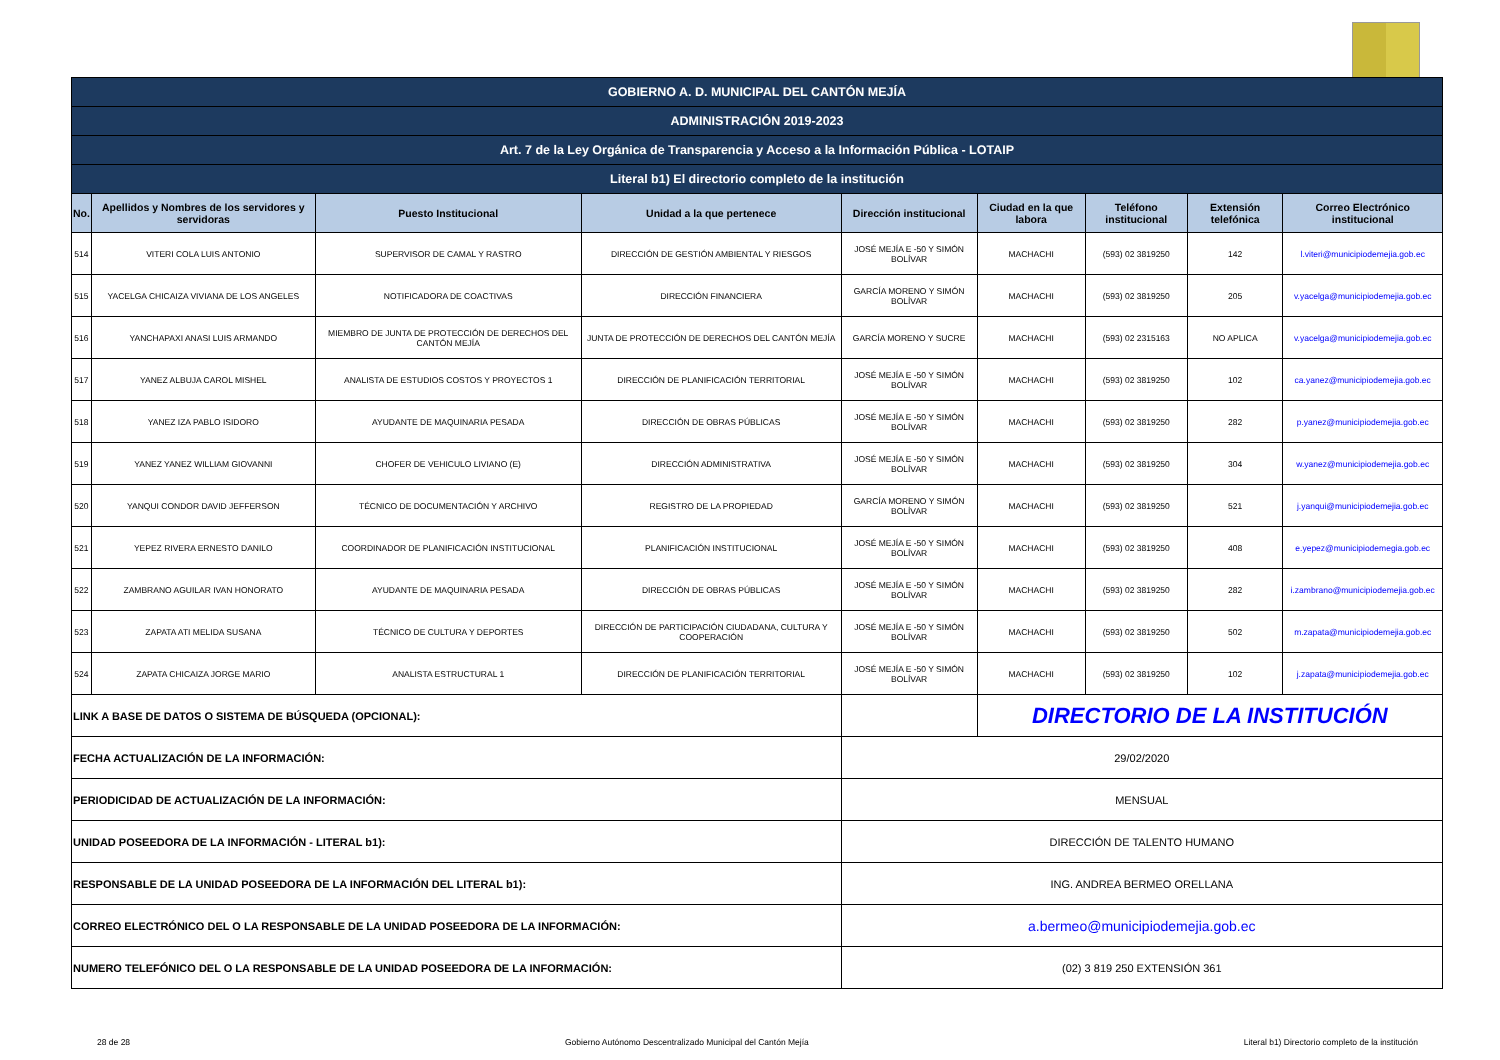| GOBIERNO A. D. MUNICIPAL DEL CANTÓN MEJÍA | | | | | | | | |
| --- | --- | --- | --- | --- | --- | --- | --- | --- |
| ADMINISTRACIÓN 2019-2023 | | | | | | | | |
| Art. 7 de la Ley Orgánica de Transparencia y Acceso a la Información Pública - LOTAIP | | | | | | | | |
| Literal b1) El directorio completo de la institución | | | | | | | | |
| No. | Apellidos y Nombres de los servidores y servidoras | Puesto Institucional | Unidad a la que pertenece | Dirección institucional | Ciudad en la que labora | Teléfono institucional | Extensión telefónica | Correo Electrónico institucional |
| 514 | VITERI COLA LUIS ANTONIO | SUPERVISOR DE CAMAL Y RASTRO | DIRECCIÓN DE GESTIÓN AMBIENTAL Y RIESGOS | JOSÉ MEJÍA E -50 Y SIMÓN BOLÍVAR | MACHACHI | (593) 02 3819250 | 142 | l.viteri@municipiodemejia.gob.ec |
| 515 | YACELGA CHICAIZA VIVIANA DE LOS ANGELES | NOTIFICADORA DE COACTIVAS | DIRECCIÓN FINANCIERA | GARCÍA MORENO Y SIMÓN BOLÍVAR | MACHACHI | (593) 02 3819250 | 205 | v.yacelga@municipiodemejia.gob.ec |
| 516 | YANCHAPAXI ANASI LUIS ARMANDO | MIEMBRO DE JUNTA DE PROTECCIÓN DE DERECHOS DEL CANTÓN MEJÍA | JUNTA DE PROTECCIÓN DE DERECHOS DEL CANTÓN MEJÍA | GARCÍA MORENO Y SUCRE | MACHACHI | (593) 02 2315163 | NO APLICA | v.yacelga@municipiodemejia.gob.ec |
| 517 | YANEZ ALBUJA CAROL MISHEL | ANALISTA DE ESTUDIOS COSTOS Y PROYECTOS 1 | DIRECCIÓN DE PLANIFICACIÓN TERRITORIAL | JOSÉ MEJÍA E -50 Y SIMÓN BOLÍVAR | MACHACHI | (593) 02 3819250 | 102 | ca.yanez@municipiodemejia.gob.ec |
| 518 | YANEZ IZA PABLO ISIDORO | AYUDANTE DE MAQUINARIA PESADA | DIRECCIÓN DE OBRAS PÚBLICAS | JOSÉ MEJÍA E -50 Y SIMÓN BOLÍVAR | MACHACHI | (593) 02 3819250 | 282 | p.yanez@municipiodemejia.gob.ec |
| 519 | YANEZ YANEZ WILLIAM GIOVANNI | CHOFER DE VEHICULO LIVIANO (E) | DIRECCIÓN ADMINISTRATIVA | JOSÉ MEJÍA E -50 Y SIMÓN BOLÍVAR | MACHACHI | (593) 02 3819250 | 304 | w.yanez@municipiodemejia.gob.ec |
| 520 | YANQUI CONDOR DAVID JEFFERSON | TÉCNICO DE DOCUMENTACIÓN Y ARCHIVO | REGISTRO DE LA PROPIEDAD | GARCÍA MORENO Y SIMÓN BOLÍVAR | MACHACHI | (593) 02 3819250 | 521 | j.yanqui@municipiodemejia.gob.ec |
| 521 | YEPEZ RIVERA ERNESTO DANILO | COORDINADOR DE PLANIFICACIÓN INSTITUCIONAL | PLANIFICACIÓN INSTITUCIONAL | JOSÉ MEJÍA E -50 Y SIMÓN BOLÍVAR | MACHACHI | (593) 02 3819250 | 408 | e.yepez@municipiodemegia.gob.ec |
| 522 | ZAMBRANO AGUILAR IVAN HONORATO | AYUDANTE DE MAQUINARIA PESADA | DIRECCIÓN DE OBRAS PÚBLICAS | JOSÉ MEJÍA E -50 Y SIMÓN BOLÍVAR | MACHACHI | (593) 02 3819250 | 282 | i.zambrano@municipiodemejia.gob.ec |
| 523 | ZAPATA ATI MELIDA SUSANA | TÉCNICO DE CULTURA Y DEPORTES | DIRECCIÓN DE PARTICIPACIÓN CIUDADANA, CULTURA Y COOPERACIÓN | JOSÉ MEJÍA E -50 Y SIMÓN BOLÍVAR | MACHACHI | (593) 02 3819250 | 502 | m.zapata@municipiodemejia.gob.ec |
| 524 | ZAPATA CHICAIZA JORGE MARIO | ANALISTA ESTRUCTURAL 1 | DIRECCIÓN DE PLANIFICACIÓN TERRITORIAL | JOSÉ MEJÍA E -50 Y SIMÓN BOLÍVAR | MACHACHI | (593) 02 3819250 | 102 | j.zapata@municipiodemejia.gob.ec |
| LINK A BASE DE DATOS O SISTEMA DE BÚSQUEDA (OPCIONAL): | | | | | DIRECTORIO DE LA INSTITUCIÓN | | | |
| FECHA ACTUALIZACIÓN DE LA INFORMACIÓN: | | | | 29/02/2020 | | | | |
| PERIODICIDAD DE ACTUALIZACIÓN DE LA INFORMACIÓN: | | | | MENSUAL | | | | |
| UNIDAD POSEEDORA DE LA INFORMACIÓN - LITERAL b1): | | | | DIRECCIÓN DE TALENTO HUMANO | | | | |
| RESPONSABLE DE LA UNIDAD POSEEDORA DE LA INFORMACIÓN DEL LITERAL b1): | | | | ING. ANDREA BERMEO ORELLANA | | | | |
| CORREO ELECTRÓNICO DEL O LA RESPONSABLE DE LA UNIDAD POSEEDORA DE LA INFORMACIÓN: | | | | a.bermeo@municipiodemejia.gob.ec | | | | |
| NUMERO TELEFÓNICO DEL O LA RESPONSABLE DE LA UNIDAD POSEEDORA DE LA INFORMACIÓN: | | | | (02) 3 819 250 EXTENSIÓN 361 | | | | |
28 de 28 Gobierno Autónomo Descentralizado Municipal del Cantón Mejía Literal b1) Directorio completo de la institución